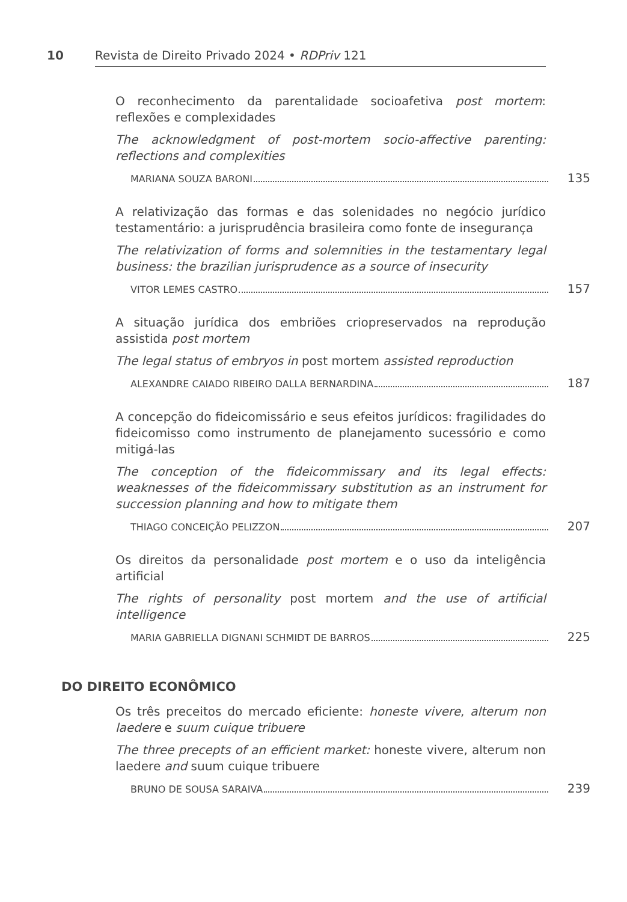10 Revista de Direito Privado 2024 • RDPriv 121
O reconhecimento da parentalidade socioafetiva post mortem: reflexões e complexidades
The acknowledgment of post-mortem socio-affective parenting: reflections and complexities
MARIANA SOUZA BARONI 135
A relativização das formas e das solenidades no negócio jurídico testamentário: a jurisprudência brasileira como fonte de insegurança
The relativization of forms and solemnities in the testamentary legal business: the brazilian jurisprudence as a source of insecurity
VITOR LEMES CASTRO 157
A situação jurídica dos embriões criopreservados na reprodução assistida post mortem
The legal status of embryos in post mortem assisted reproduction
ALEXANDRE CAIADO RIBEIRO DALLA BERNARDINA 187
A concepção do fideicomissário e seus efeitos jurídicos: fragilidades do fideicomisso como instrumento de planejamento sucessório e como mitigá-las
The conception of the fideicommissary and its legal effects: weaknesses of the fideicommissary substitution as an instrument for succession planning and how to mitigate them
THIAGO CONCEIÇÃO PELIZZON 207
Os direitos da personalidade post mortem e o uso da inteligência artificial
The rights of personality post mortem and the use of artificial intelligence
MARIA GABRIELLA DIGNANI SCHMIDT DE BARROS 225
DO DIREITO ECONÔMICO
Os três preceitos do mercado eficiente: honeste vivere, alterum non laedere e suum cuique tribuere
The three precepts of an efficient market: honeste vivere, alterum non laedere and suum cuique tribuere
BRUNO DE SOUSA SARAIVA 239